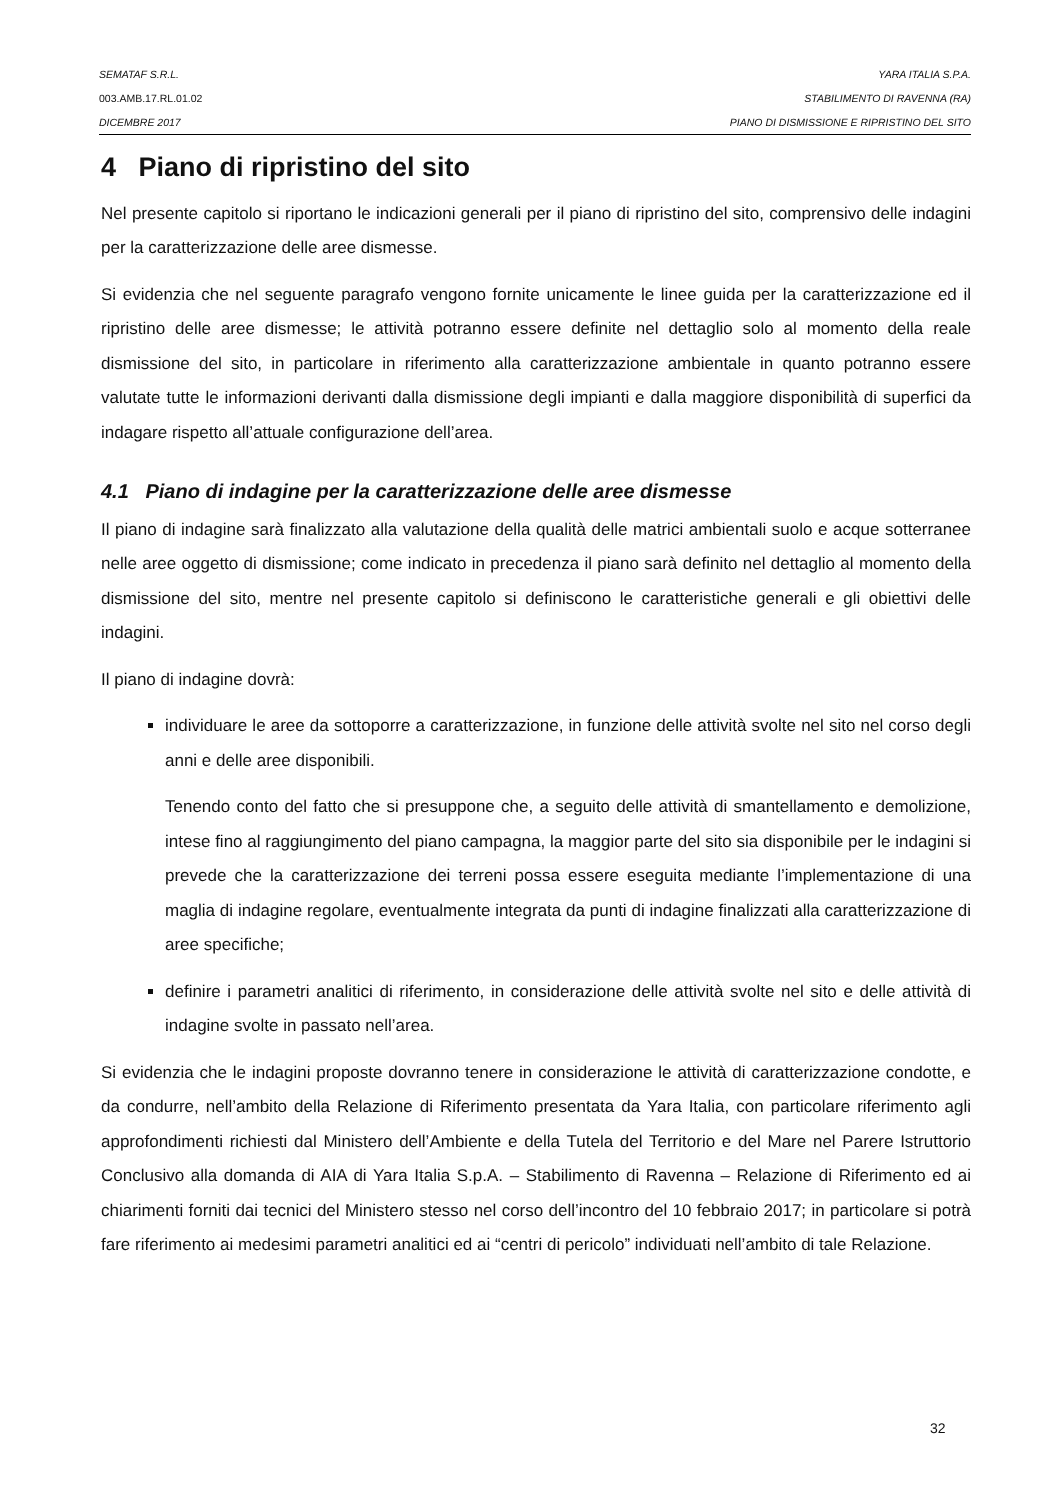SEMATAF S.R.L. YARA ITALIA S.P.A.
003.AMB.17.RL.01.02 STABILIMENTO DI RAVENNA (RA)
DICEMBRE 2017 PIANO DI DISMISSIONE E RIPRISTINO DEL SITO
4 Piano di ripristino del sito
Nel presente capitolo si riportano le indicazioni generali per il piano di ripristino del sito, comprensivo delle indagini per la caratterizzazione delle aree dismesse.
Si evidenzia che nel seguente paragrafo vengono fornite unicamente le linee guida per la caratterizzazione ed il ripristino delle aree dismesse; le attività potranno essere definite nel dettaglio solo al momento della reale dismissione del sito, in particolare in riferimento alla caratterizzazione ambientale in quanto potranno essere valutate tutte le informazioni derivanti dalla dismissione degli impianti e dalla maggiore disponibilità di superfici da indagare rispetto all’attuale configurazione dell’area.
4.1 Piano di indagine per la caratterizzazione delle aree dismesse
Il piano di indagine sarà finalizzato alla valutazione della qualità delle matrici ambientali suolo e acque sotterranee nelle aree oggetto di dismissione; come indicato in precedenza il piano sarà definito nel dettaglio al momento della dismissione del sito, mentre nel presente capitolo si definiscono le caratteristiche generali e gli obiettivi delle indagini.
Il piano di indagine dovrà:
individuare le aree da sottoporre a caratterizzazione, in funzione delle attività svolte nel sito nel corso degli anni e delle aree disponibili.
Tenendo conto del fatto che si presuppone che, a seguito delle attività di smantellamento e demolizione, intese fino al raggiungimento del piano campagna, la maggior parte del sito sia disponibile per le indagini si prevede che la caratterizzazione dei terreni possa essere eseguita mediante l’implementazione di una maglia di indagine regolare, eventualmente integrata da punti di indagine finalizzati alla caratterizzazione di aree specifiche;
definire i parametri analitici di riferimento, in considerazione delle attività svolte nel sito e delle attività di indagine svolte in passato nell’area.
Si evidenzia che le indagini proposte dovranno tenere in considerazione le attività di caratterizzazione condotte, e da condurre, nell’ambito della Relazione di Riferimento presentata da Yara Italia, con particolare riferimento agli approfondimenti richiesti dal Ministero dell’Ambiente e della Tutela del Territorio e del Mare nel Parere Istruttorio Conclusivo alla domanda di AIA di Yara Italia S.p.A. – Stabilimento di Ravenna – Relazione di Riferimento ed ai chiarimenti forniti dai tecnici del Ministero stesso nel corso dell’incontro del 10 febbraio 2017; in particolare si potrà fare riferimento ai medesimi parametri analitici ed ai “centri di pericolo” individuati nell’ambito di tale Relazione.
32